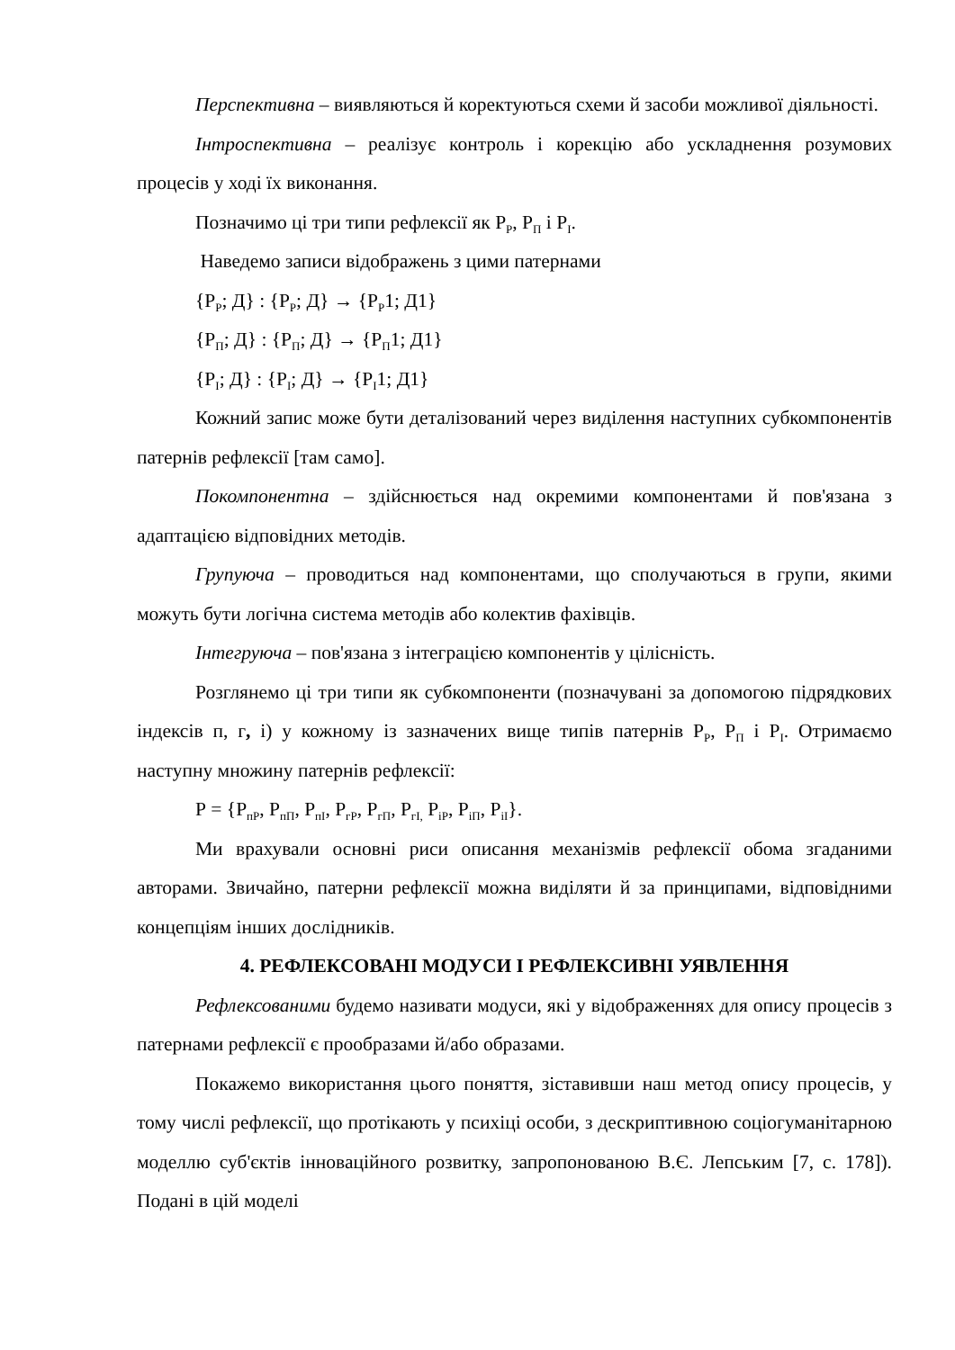Перспективна – виявляються й коректуються схеми й засоби можливої діяльності.
Інтроспективна – реалізує контроль і корекцію або ускладнення розумових процесів у ході їх виконання.
Позначимо ці три типи рефлексії як Р<sub>Р</sub>, Р<sub>П</sub> і Р<sub>І</sub>.
Наведемо записи відображень з цими патернами
{Р<sub>Р</sub>; Д} : {Р<sub>Р</sub>; Д} → {Р<sub>Р</sub>1; Д1}
{Р<sub>П</sub>; Д} : {Р<sub>П</sub>; Д} → {Р<sub>П</sub>1; Д1}
{Р<sub>І</sub>; Д} : {Р<sub>І</sub>; Д} → {Р<sub>І</sub>1; Д1}
Кожний запис може бути деталізований через виділення наступних субкомпонентів патернів рефлексії [там само].
Покомпонентна – здійснюється над окремими компонентами й пов'язана з адаптацією відповідних методів.
Групуюча – проводиться над компонентами, що сполучаються в групи, якими можуть бути логічна система методів або колектив фахівців.
Інтегруюча – пов'язана з інтеграцією компонентів у цілісність.
Розглянемо ці три типи як субкомпоненти (позначувані за допомогою підрядкових індексів п, г, і) у кожному із зазначених вище типів патернів Р<sub>Р</sub>, Р<sub>П</sub> і Р<sub>І</sub>. Отримаємо наступну множину патернів рефлексії:
Р = {Р<sub>пР</sub>, Р<sub>пП</sub>, Р<sub>пІ</sub>, Р<sub>гР</sub>, Р<sub>гП</sub>, Р<sub>гІ,</sub> Р<sub>іР</sub>, Р<sub>іП</sub>, Р<sub>іІ</sub>}.
Ми врахували основні риси описання механізмів рефлексії обома згаданими авторами. Звичайно, патерни рефлексії можна виділяти й за принципами, відповідними концепціям інших дослідників.
4. РЕФЛЕКСОВАНІ МОДУСИ І РЕФЛЕКСИВНІ УЯВЛЕННЯ
Рефлексованими будемо називати модуси, які у відображеннях для опису процесів з патернами рефлексії є прообразами й/або образами.
Покажемо використання цього поняття, зіставивши наш метод опису процесів, у тому числі рефлексії, що протікають у психіці особи, з дескриптивною соціогуманітарною моделлю суб'єктів інноваційного розвитку, запропонованою В.Є. Лепським [7, с. 178]). Подані в цій моделі